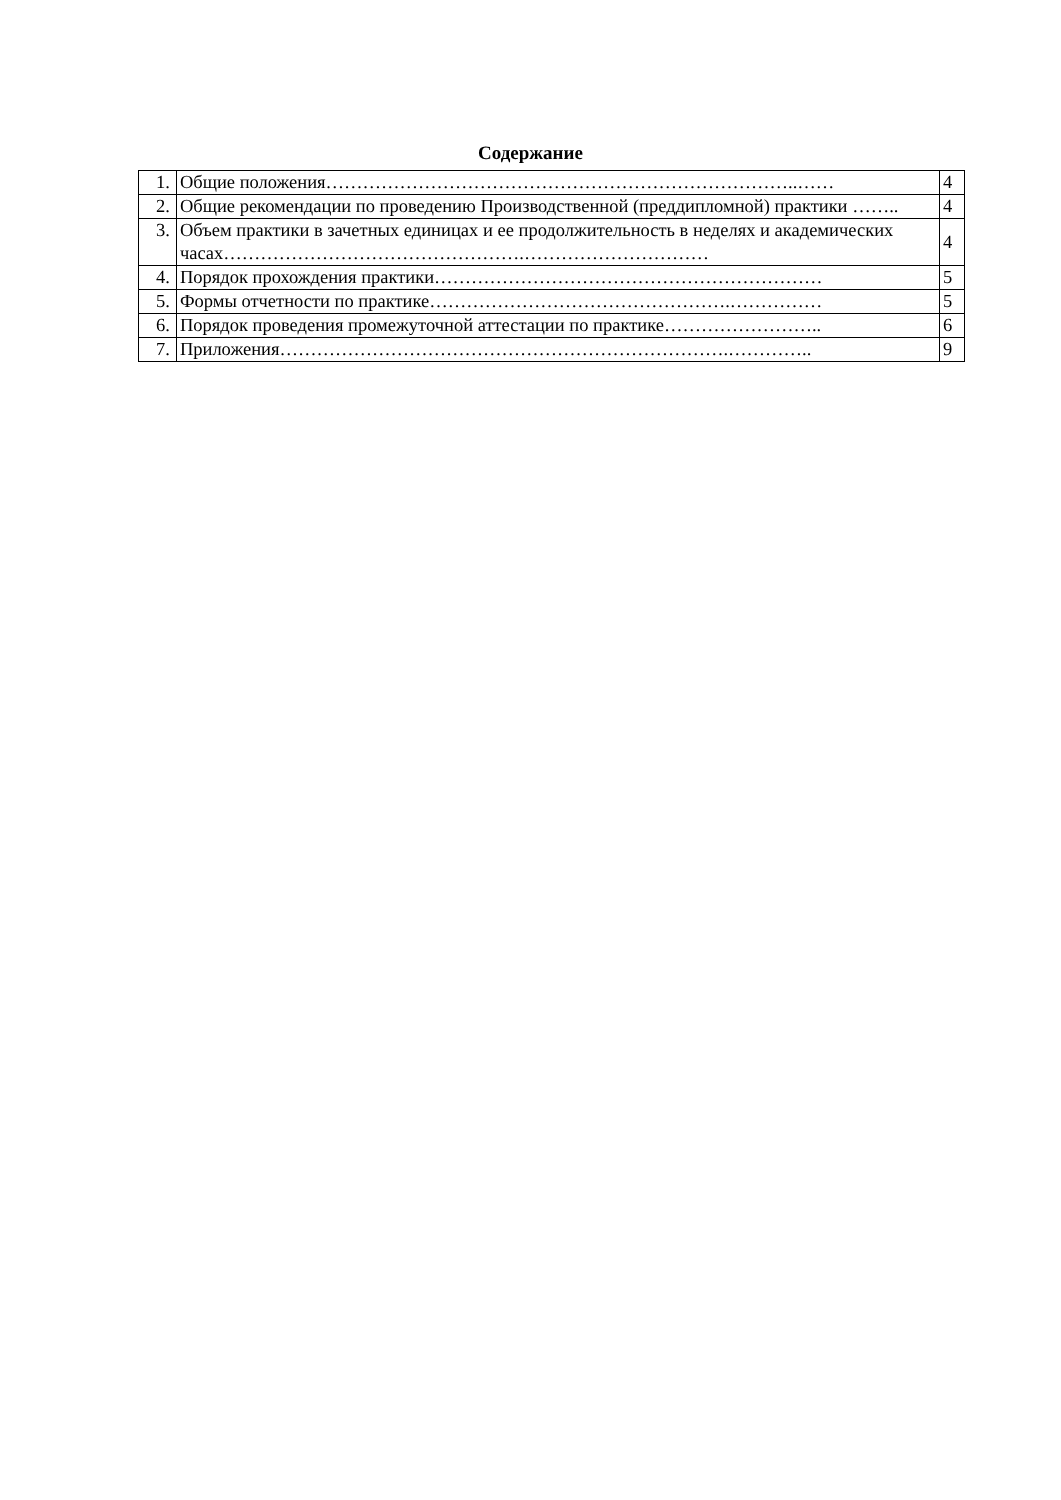Содержание
| 1. | Общие положения…………………………………………………………………..…… | 4 |
| 2. | Общие рекомендации по проведению Производственной (преддипломной) практики …….. | 4 |
| 3. | Объем практики в зачетных единицах и ее продолжительность в неделях и академических часах………………………………………….………………………… | 4 |
| 4. | Порядок прохождения практики……………………………………………………… | 5 |
| 5. | Формы отчетности по практике………………………………………….…………… | 5 |
| 6. | Порядок проведения промежуточной аттестации по практике…………………….. | 6 |
| 7. | Приложения……………………………………………………………….………….. | 9 |